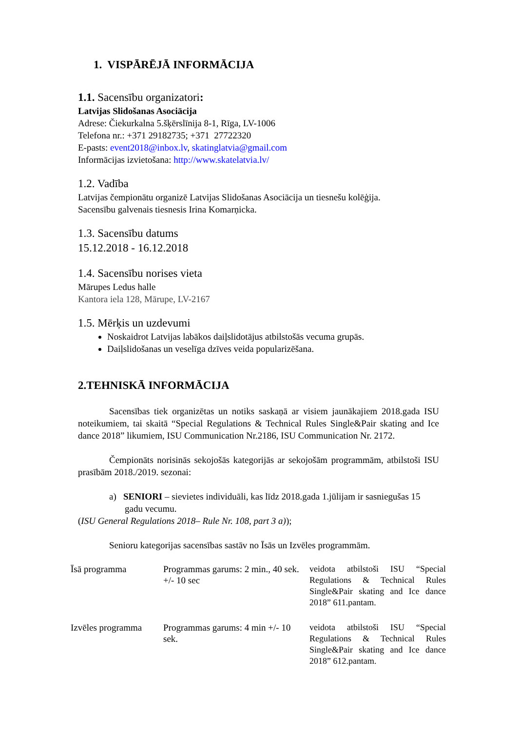1. VISPĀRĒJĀ INFORMĀCIJA
1.1. Sacensību organizatori:
Latvijas Slidošanas Asociācija
Adrese: Čiekurkalna 5.šķērslīnija 8-1, Rīga, LV-1006
Telefona nr.: +371 29182735; +371 27722320
E-pasts: event2018@inbox.lv, skatinglatvia@gmail.com
Informācijas izvietošana: http://www.skatelatvia.lv/
1.2. Vadība
Latvijas čempionātu organizē Latvijas Slidošanas Asociācija un tiesnešu kolēģija.
Sacensību galvenais tiesnesis Irina Komarņicka.
1.3. Sacensību datums
15.12.2018 - 16.12.2018
1.4. Sacensību norises vieta
Mārupes Ledus halle
Kantora iela 128, Mārupe, LV-2167
1.5. Mērķis un uzdevumi
Noskaidrot Latvijas labākos daiļslidotājus atbilstošās vecuma grupās.
Daiļslidošanas un veselīga dzīves veida popularizēšana.
2.TEHNISKĀ INFORMĀCIJA
Sacensības tiek organizētas un notiks saskaņā ar visiem jaunākajiem 2018.gada ISU noteikumiem, tai skaitā “Special Regulations & Technical Rules Single&Pair skating and Ice dance 2018” likumiem, ISU Communication Nr.2186, ISU Communication Nr. 2172.
Čempionāts norisinās sekojošās kategorijās ar sekojošām programmām, atbilstoši ISU prasībām 2018./2019. sezonai:
a) SENIORI – sievietes individuāli, kas līdz 2018.gada 1.jūlijam ir sasniegušas 15 gadu vecumu.
(ISU General Regulations 2018– Rule Nr. 108, part 3 a));
Senioru kategorijas sacensības sastāv no Īsās un Izvēles programmām.
| Īsā programma | Programmas garums: 2 min., 40 sek. +/- 10 sec | veidota atbilstoši ISU “Special Regulations & Technical Rules Single&Pair skating and Ice dance 2018” 611.pantam. |
| Izvēles programma | Programmas garums: 4 min +/- 10 sek. | veidota atbilstoši ISU “Special Regulations & Technical Rules Single&Pair skating and Ice dance 2018” 612.pantam. |